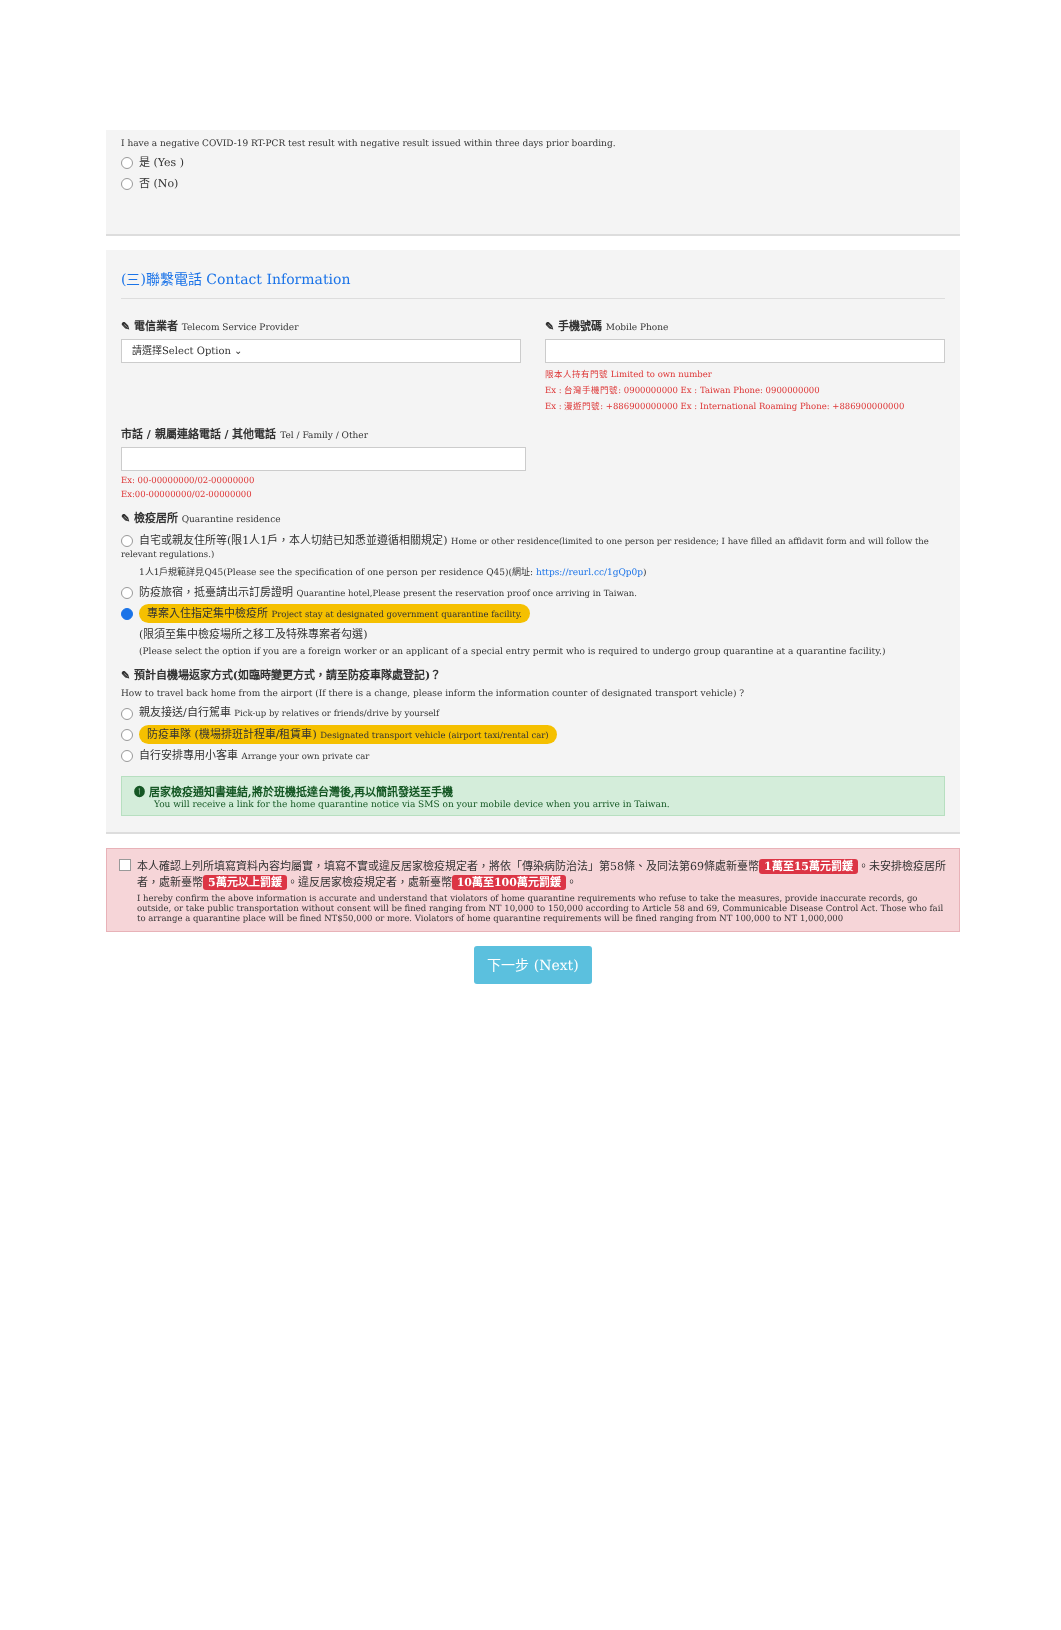I have a negative COVID-19 RT-PCR test result with negative result issued within three days prior boarding.
是 (Yes )
否 (No)
(三)聯繫電話 Contact Information
✎ 電信業者 Telecom Service Provider
請選擇Select Option ⌄
✎ 手機號碼 Mobile Phone
限本人持有門號 Limited to own number
Ex : 台灣手機門號: 0900000000 Ex : Taiwan Phone: 0900000000
Ex : 漫遊門號: +886900000000 Ex : International Roaming Phone: +886900000000
市話 / 親屬連絡電話 / 其他電話 Tel / Family / Other
Ex: 00-00000000/02-00000000
Ex:00-00000000/02-00000000
✎ 檢疫居所 Quarantine residence
自宅或親友住所等(限1人1戶，本人切結已知悉並遵循相關規定) Home or other residence(limited to one person per residence; I have filled an affidavit form and will follow the relevant regulations.)
1人1戶規範詳見Q45(Please see the specification of one person per residence Q45)(網址: https://reurl.cc/1gQp0p)
防疫旅宿，抵臺請出示訂房證明 Quarantine hotel,Please present the reservation proof once arriving in Taiwan.
專案入住指定集中檢疫所 Project stay at designated government quarantine facility.
(限須至集中檢疫場所之移工及特殊專案者勾選)
(Please select the option if you are a foreign worker or an applicant of a special entry permit who is required to undergo group quarantine at a quarantine facility.)
✎ 預計自機場返家方式(如臨時變更方式，請至防疫車隊處登記)？
How to travel back home from the airport (If there is a change, please inform the information counter of designated transport vehicle) ?
親友接送/自行駕車 Pick-up by relatives or friends/drive by yourself
防疫車隊 (機場排班計程車/租賃車) Designated transport vehicle (airport taxi/rental car)
自行安排專用小客車 Arrange your own private car
❶ 居家檢疫通知書連結,將於班機抵達台灣後,再以簡訊發送至手機
You will receive a link for the home quarantine notice via SMS on your mobile device when you arrive in Taiwan.
本人確認上列所填寫資料內容均屬實，填寫不實或違反居家檢疫規定者，將依「傳染病防治法」第58條、及同法第69條處新臺幣 1萬至15萬元罰鍰 。未安排檢疫居所者，處新臺幣 5萬元以上罰鍰 。違反居家檢疫規定者，處新臺幣 10萬至100萬元罰鍰 。
I hereby confirm the above information is accurate and understand that violators of home quarantine requirements who refuse to take the measures, provide inaccurate records, go outside, or take public transportation without consent will be fined ranging from NT 10,000 to 150,000 according to Article 58 and 69, Communicable Disease Control Act. Those who fail to arrange a quarantine place will be fined NT$50,000 or more. Violators of home quarantine requirements will be fined ranging from NT 100,000 to NT 1,000,000
下一步 (Next)